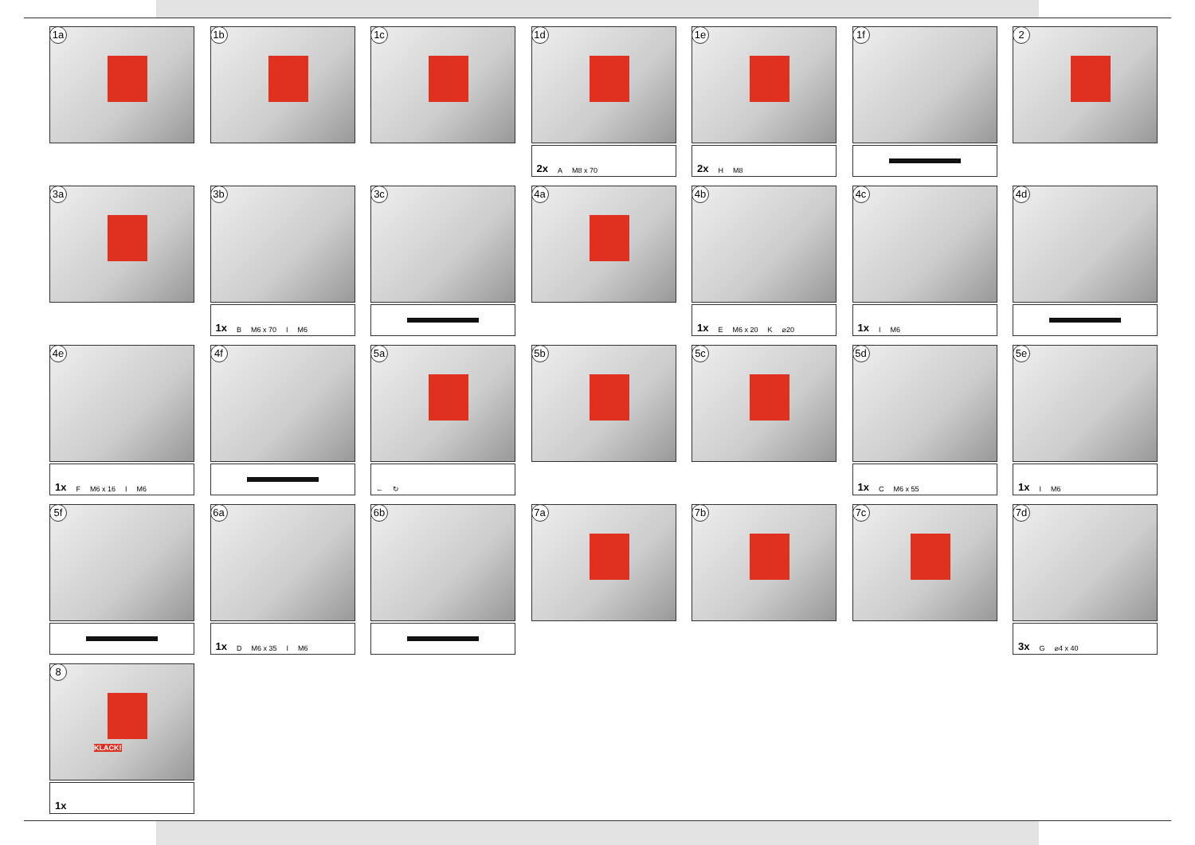1a
1b
1c
1d
2x A M8 x 70
1e
2x H M8
1f
2
3a
3b
1x B M6 x 70 I M6
3c
4a
4b
1x E M6 x 20 K ⌀20
4c
1x I M6
4d
4e
1x F M6 x 16 I M6
4f
5a
← ↻
5b
5c
5d
1x C M6 x 55
5e
1x I M6
5f
6a
1x D M6 x 35 I M6
6b
7a
7b
7c
7d
3x G ⌀4 x 40
8
KLACK!
1x